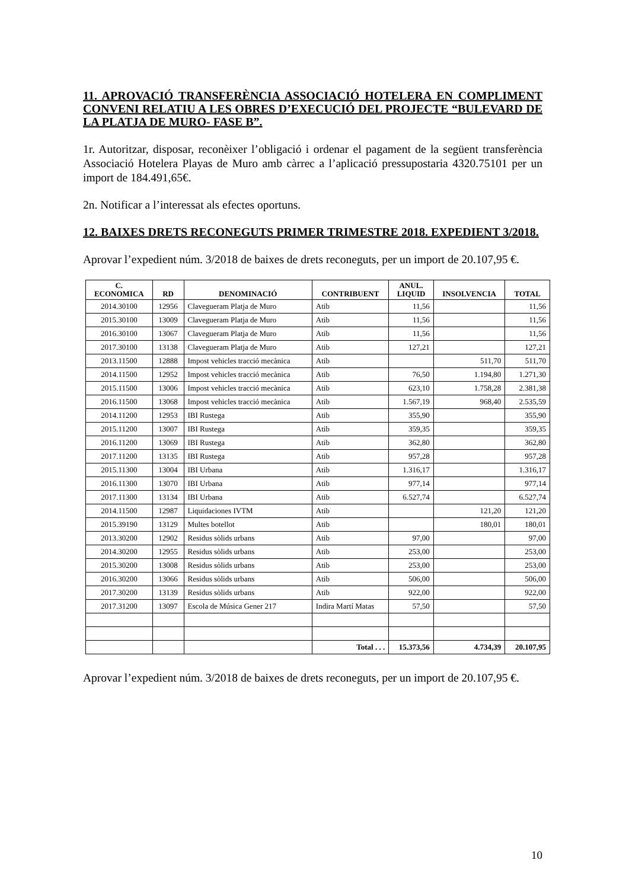11. APROVACIÓ TRANSFERÈNCIA ASSOCIACIÓ HOTELERA EN COMPLIMENT CONVENI RELATIU A LES OBRES D’EXECUCIÓ DEL PROJECTE “BULEVARD DE LA PLATJA DE MURO- FASE B”.
1r. Autoritzar, disposar, reconèixer l’obligació i ordenar el pagament de la següent transferència Associació Hotelera Playas de Muro amb càrrec a l’aplicació pressupostaria 4320.75101 per un import de 184.491,65€.
2n. Notificar a l’interessat als efectes oportuns.
12. BAIXES DRETS RECONEGUTS PRIMER TRIMESTRE 2018. EXPEDIENT 3/2018.
Aprovar l’expedient núm. 3/2018 de baixes de drets reconeguts, per un import de 20.107,95 €.
| C. ECONOMICA | RD | DENOMINACIÓ | CONTRIBUENT | ANUL. LIQUID | INSOLVENCIA | TOTAL |
| --- | --- | --- | --- | --- | --- | --- |
| 2014.30100 | 12956 | Clavegueram Platja de Muro | Atib | 11,56 | | 11,56 |
| 2015.30100 | 13009 | Clavegueram Platja de Muro | Atib | 11,56 | | 11,56 |
| 2016.30100 | 13067 | Clavegueram Platja de Muro | Atib | 11,56 | | 11,56 |
| 2017.30100 | 13138 | Clavegueram Platja de Muro | Atib | 127,21 | | 127,21 |
| 2013.11500 | 12888 | Impost vehicles tracció mecànica | Atib | | 511,70 | 511,70 |
| 2014.11500 | 12952 | Impost vehicles tracció mecànica | Atib | 76,50 | 1.194,80 | 1.271,30 |
| 2015.11500 | 13006 | Impost vehicles tracció mecànica | Atib | 623,10 | 1.758,28 | 2.381,38 |
| 2016.11500 | 13068 | Impost vehicles tracció mecànica | Atib | 1.567,19 | 968,40 | 2.535,59 |
| 2014.11200 | 12953 | IBI Rustega | Atib | 355,90 | | 355,90 |
| 2015.11200 | 13007 | IBI Rustega | Atib | 359,35 | | 359,35 |
| 2016.11200 | 13069 | IBI Rustega | Atib | 362,80 | | 362,80 |
| 2017.11200 | 13135 | IBI Rustega | Atib | 957,28 | | 957,28 |
| 2015.11300 | 13004 | IBI Urbana | Atib | 1.316,17 | | 1.316,17 |
| 2016.11300 | 13070 | IBI Urbana | Atib | 977,14 | | 977,14 |
| 2017.11300 | 13134 | IBI Urbana | Atib | 6.527,74 | | 6.527,74 |
| 2014.11500 | 12987 | Liquidaciones IVTM | Atib | | 121,20 | 121,20 |
| 2015.39190 | 13129 | Multes botellot | Atib | | 180,01 | 180,01 |
| 2013.30200 | 12902 | Residus sòlids urbans | Atib | 97,00 | | 97,00 |
| 2014.30200 | 12955 | Residus sòlids urbans | Atib | 253,00 | | 253,00 |
| 2015.30200 | 13008 | Residus sòlids urbans | Atib | 253,00 | | 253,00 |
| 2016.30200 | 13066 | Residus sòlids urbans | Atib | 506,00 | | 506,00 |
| 2017.30200 | 13139 | Residus sòlids urbans | Atib | 922,00 | | 922,00 |
| 2017.31200 | 13097 | Escola de Música Gener 217 | Indira Martí Matas | 57,50 | | 57,50 |
| | | | Total . . . | 15.373,56 | 4.734,39 | 20.107,95 |
Aprovar l’expedient núm. 3/2018 de baixes de drets reconeguts, per un import de 20.107,95 €.
10